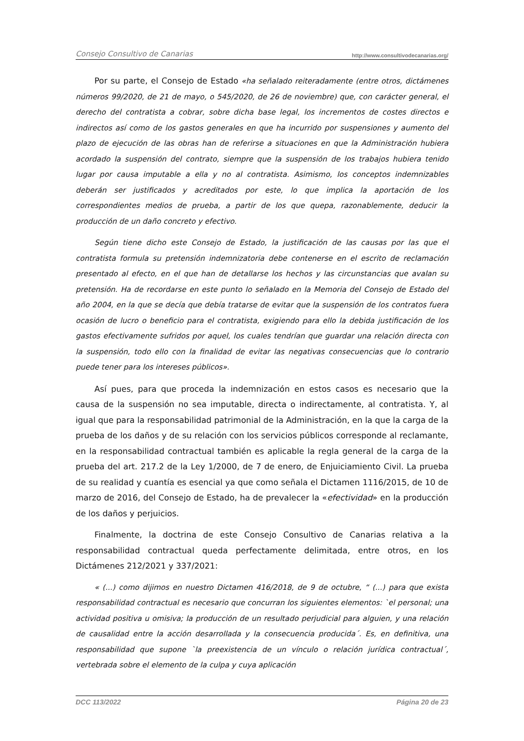Consejo Consultivo de Canarias http://www.consultivodecanarias.org/
Por su parte, el Consejo de Estado «ha señalado reiteradamente (entre otros, dictámenes números 99/2020, de 21 de mayo, o 545/2020, de 26 de noviembre) que, con carácter general, el derecho del contratista a cobrar, sobre dicha base legal, los incrementos de costes directos e indirectos así como de los gastos generales en que ha incurrido por suspensiones y aumento del plazo de ejecución de las obras han de referirse a situaciones en que la Administración hubiera acordado la suspensión del contrato, siempre que la suspensión de los trabajos hubiera tenido lugar por causa imputable a ella y no al contratista. Asimismo, los conceptos indemnizables deberán ser justificados y acreditados por este, lo que implica la aportación de los correspondientes medios de prueba, a partir de los que quepa, razonablemente, deducir la producción de un daño concreto y efectivo.
Según tiene dicho este Consejo de Estado, la justificación de las causas por las que el contratista formula su pretensión indemnizatoria debe contenerse en el escrito de reclamación presentado al efecto, en el que han de detallarse los hechos y las circunstancias que avalan su pretensión. Ha de recordarse en este punto lo señalado en la Memoria del Consejo de Estado del año 2004, en la que se decía que debía tratarse de evitar que la suspensión de los contratos fuera ocasión de lucro o beneficio para el contratista, exigiendo para ello la debida justificación de los gastos efectivamente sufridos por aquel, los cuales tendrían que guardar una relación directa con la suspensión, todo ello con la finalidad de evitar las negativas consecuencias que lo contrario puede tener para los intereses públicos».
Así pues, para que proceda la indemnización en estos casos es necesario que la causa de la suspensión no sea imputable, directa o indirectamente, al contratista. Y, al igual que para la responsabilidad patrimonial de la Administración, en la que la carga de la prueba de los daños y de su relación con los servicios públicos corresponde al reclamante, en la responsabilidad contractual también es aplicable la regla general de la carga de la prueba del art. 217.2 de la Ley 1/2000, de 7 de enero, de Enjuiciamiento Civil. La prueba de su realidad y cuantía es esencial ya que como señala el Dictamen 1116/2015, de 10 de marzo de 2016, del Consejo de Estado, ha de prevalecer la «efectividad» en la producción de los daños y perjuicios.
Finalmente, la doctrina de este Consejo Consultivo de Canarias relativa a la responsabilidad contractual queda perfectamente delimitada, entre otros, en los Dictámenes 212/2021 y 337/2021:
« (...) como dijimos en nuestro Dictamen 416/2018, de 9 de octubre, “ (...) para que exista responsabilidad contractual es necesario que concurran los siguientes elementos: `el personal; una actividad positiva u omisiva; la producción de un resultado perjudicial para alguien, y una relación de causalidad entre la acción desarrollada y la consecuencia producida´. Es, en definitiva, una responsabilidad que supone `la preexistencia de un vínculo o relación jurídica contractual´, vertebrada sobre el elemento de la culpa y cuya aplicación
DCC 113/2022 Página 20 de 23